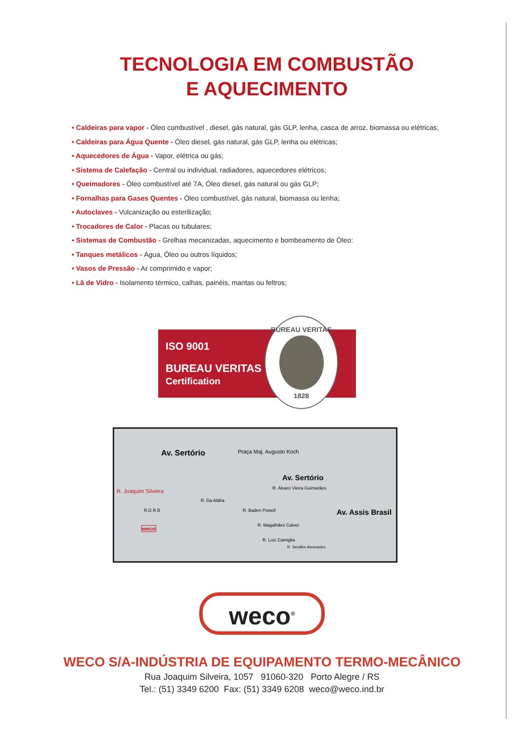TECNOLOGIA EM COMBUSTÃO
E AQUECIMENTO
• Caldeiras para vapor - Óleo combustível , diesel, gás natural, gás GLP, lenha, casca de arroz, biomassa ou elétricas;
• Caldeiras para Água Quente - Óleo diesel, gás natural, gás GLP, lenha ou elétricas;
• Aquecedores de Água - Vapor, elétrica ou gás;
• Sistema de Calefação - Central ou individual, radiadores, aquecedores elétricos;
• Queimadores - Óleo combustível até 7A, Óleo diesel, gás natural ou gás GLP;
• Fornalhas para Gases Quentes - Óleo combustível, gás natural, biomassa ou lenha;
• Autoclaves - Vulcanização ou esterilização;
• Trocadores de Calor - Placas ou tubulares;
• Sistemas de Combustão - Grelhas mecanizadas, aquecimento e bombeamento de Óleo:
• Tanques metálicos - Água, Óleo ou outros líquidos;
• Vasos de Pressão - Ar comprimido e vapor;
• Lã de Vidro - Isolamento térmico, calhas, painéis, mantas ou feltros;
ISO 9001
BUREAU VERITAS
Certification
BUREAU VERITAS
1828
Av. Sertório Praça Maj. Augusto Koch
Av. Sertório
R. Álvaro Vieira Guimarães R. Joaquim Silveira
R. Da Aldira
R.D R.B R. Baden Powell Av. Assis Brasil
weco R. Magalhães Calvet
R. Luiz Camiglia
R. Serafim Alencastro
weco<sup>®</sup>
WECO S/A-INDÚSTRIA DE EQUIPAMENTO TERMO-MECÂNICO
Rua Joaquim Silveira, 1057 91060-320 Porto Alegre / RS
Tel.: (51) 3349 6200 Fax: (51) 3349 6208 weco@weco.ind.br